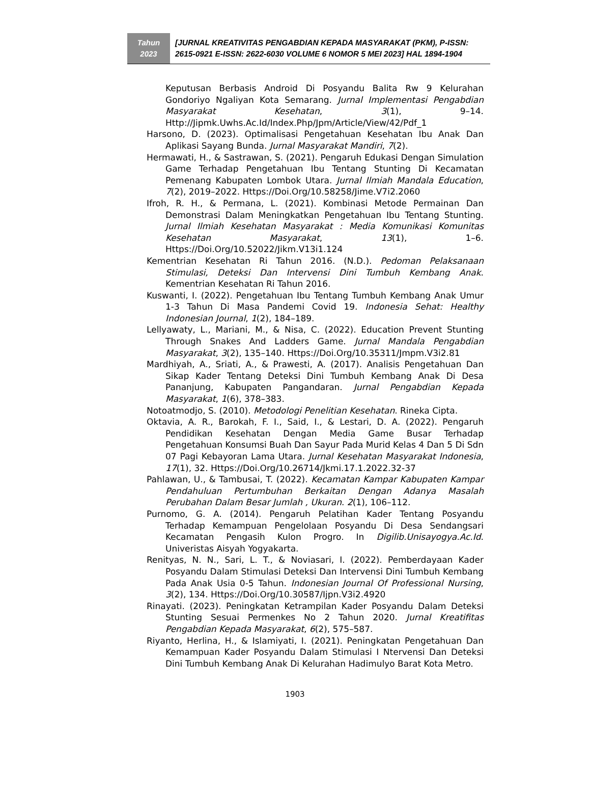Tahun
2023
[JURNAL KREATIVITAS PENGABDIAN KEPADA MASYARAKAT (PKM), P-ISSN: 2615-0921 E-ISSN: 2622-6030 VOLUME 6 NOMOR 5 MEI 2023] HAL 1894-1904
Keputusan Berbasis Android Di Posyandu Balita Rw 9 Kelurahan Gondoriyo Ngaliyan Kota Semarang. Jurnal Implementasi Pengabdian Masyarakat Kesehatan, 3(1), 9–14. Http://Jipmk.Uwhs.Ac.Id/Index.Php/Jpm/Article/View/42/Pdf_1
Harsono, D. (2023). Optimalisasi Pengetahuan Kesehatan Ibu Anak Dan Aplikasi Sayang Bunda. Jurnal Masyarakat Mandiri, 7(2).
Hermawati, H., & Sastrawan, S. (2021). Pengaruh Edukasi Dengan Simulation Game Terhadap Pengetahuan Ibu Tentang Stunting Di Kecamatan Pemenang Kabupaten Lombok Utara. Jurnal Ilmiah Mandala Education, 7(2), 2019–2022. Https://Doi.Org/10.58258/Jime.V7i2.2060
Ifroh, R. H., & Permana, L. (2021). Kombinasi Metode Permainan Dan Demonstrasi Dalam Meningkatkan Pengetahuan Ibu Tentang Stunting. Jurnal Ilmiah Kesehatan Masyarakat : Media Komunikasi Komunitas Kesehatan Masyarakat, 13(1), 1–6. Https://Doi.Org/10.52022/Jikm.V13i1.124
Kementrian Kesehatan Ri Tahun 2016. (N.D.). Pedoman Pelaksanaan Stimulasi, Deteksi Dan Intervensi Dini Tumbuh Kembang Anak. Kementrian Kesehatan Ri Tahun 2016.
Kuswanti, I. (2022). Pengetahuan Ibu Tentang Tumbuh Kembang Anak Umur 1-3 Tahun Di Masa Pandemi Covid 19. Indonesia Sehat: Healthy Indonesian Journal, 1(2), 184–189.
Lellyawaty, L., Mariani, M., & Nisa, C. (2022). Education Prevent Stunting Through Snakes And Ladders Game. Jurnal Mandala Pengabdian Masyarakat, 3(2), 135–140. Https://Doi.Org/10.35311/Jmpm.V3i2.81
Mardhiyah, A., Sriati, A., & Prawesti, A. (2017). Analisis Pengetahuan Dan Sikap Kader Tentang Deteksi Dini Tumbuh Kembang Anak Di Desa Pananjung, Kabupaten Pangandaran. Jurnal Pengabdian Kepada Masyarakat, 1(6), 378–383.
Notoatmodjo, S. (2010). Metodologi Penelitian Kesehatan. Rineka Cipta.
Oktavia, A. R., Barokah, F. I., Said, I., & Lestari, D. A. (2022). Pengaruh Pendidikan Kesehatan Dengan Media Game Busar Terhadap Pengetahuan Konsumsi Buah Dan Sayur Pada Murid Kelas 4 Dan 5 Di Sdn 07 Pagi Kebayoran Lama Utara. Jurnal Kesehatan Masyarakat Indonesia, 17(1), 32. Https://Doi.Org/10.26714/Jkmi.17.1.2022.32-37
Pahlawan, U., & Tambusai, T. (2022). Kecamatan Kampar Kabupaten Kampar Pendahuluan Pertumbuhan Berkaitan Dengan Adanya Masalah Perubahan Dalam Besar Jumlah , Ukuran. 2(1), 106–112.
Purnomo, G. A. (2014). Pengaruh Pelatihan Kader Tentang Posyandu Terhadap Kemampuan Pengelolaan Posyandu Di Desa Sendangsari Kecamatan Pengasih Kulon Progro. In Digilib.Unisayogya.Ac.Id. Univeristas Aisyah Yogyakarta.
Renityas, N. N., Sari, L. T., & Noviasari, I. (2022). Pemberdayaan Kader Posyandu Dalam Stimulasi Deteksi Dan Intervensi Dini Tumbuh Kembang Pada Anak Usia 0-5 Tahun. Indonesian Journal Of Professional Nursing, 3(2), 134. Https://Doi.Org/10.30587/Ijpn.V3i2.4920
Rinayati. (2023). Peningkatan Ketrampilan Kader Posyandu Dalam Deteksi Stunting Sesuai Permenkes No 2 Tahun 2020. Jurnal Kreatifitas Pengabdian Kepada Masyarakat, 6(2), 575–587.
Riyanto, Herlina, H., & Islamiyati, I. (2021). Peningkatan Pengetahuan Dan Kemampuan Kader Posyandu Dalam Stimulasi I Ntervensi Dan Deteksi Dini Tumbuh Kembang Anak Di Kelurahan Hadimulyo Barat Kota Metro.
1903